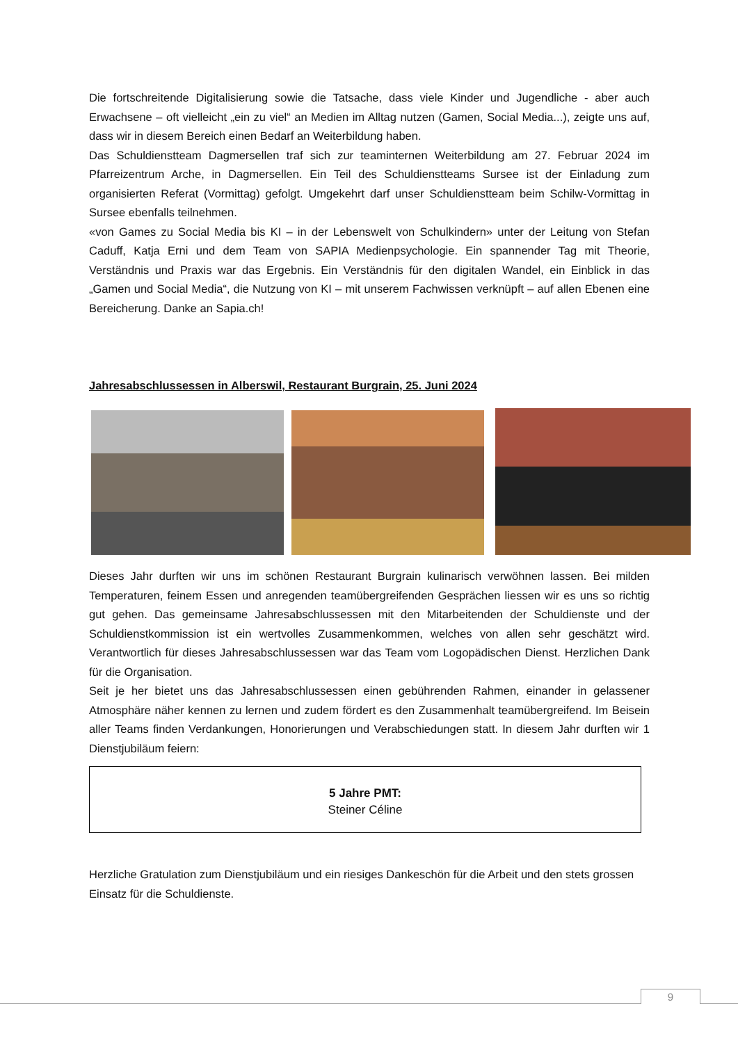Die fortschreitende Digitalisierung sowie die Tatsache, dass viele Kinder und Jugendliche - aber auch Erwachsene – oft vielleicht „ein zu viel“ an Medien im Alltag nutzen (Gamen, Social Media...), zeigte uns auf, dass wir in diesem Bereich einen Bedarf an Weiterbildung haben.
Das Schuldienstteam Dagmersellen traf sich zur teaminternen Weiterbildung am 27. Februar 2024 im Pfarreizentrum Arche, in Dagmersellen. Ein Teil des Schuldienstteams Sursee ist der Einladung zum organisierten Referat (Vormittag) gefolgt. Umgekehrt darf unser Schuldienstteam beim Schilw-Vormittag in Sursee ebenfalls teilnehmen.
«von Games zu Social Media bis KI – in der Lebenswelt von Schulkindern» unter der Leitung von Stefan Caduff, Katja Erni und dem Team von SAPIA Medienpsychologie. Ein spannender Tag mit Theorie, Verständnis und Praxis war das Ergebnis. Ein Verständnis für den digitalen Wandel, ein Einblick in das „Gamen und Social Media“, die Nutzung von KI – mit unserem Fachwissen verknüpft – auf allen Ebenen eine Bereicherung. Danke an Sapia.ch!
Jahresabschlussessen in Alberswil, Restaurant Burgrain, 25. Juni 2024
Dieses Jahr durften wir uns im schönen Restaurant Burgrain kulinarisch verwöhnen lassen. Bei milden Temperaturen, feinem Essen und anregenden teamübergreifenden Gesprächen liessen wir es uns so richtig gut gehen. Das gemeinsame Jahresabschlussessen mit den Mitarbeitenden der Schuldienste und der Schuldienstkommission ist ein wertvolles Zusammenkommen, welches von allen sehr geschätzt wird. Verantwortlich für dieses Jahresabschlussessen war das Team vom Logopädischen Dienst. Herzlichen Dank für die Organisation.
Seit je her bietet uns das Jahresabschlussessen einen gebührenden Rahmen, einander in gelassener Atmosphäre näher kennen zu lernen und zudem fördert es den Zusammenhalt teamübergreifend. Im Beisein aller Teams finden Verdankungen, Honorierungen und Verabschiedungen statt. In diesem Jahr durften wir 1 Dienstjubiläum feiern:
5 Jahre PMT:
Steiner Céline
Herzliche Gratulation zum Dienstjubiläum und ein riesiges Dankeschön für die Arbeit und den stets grossen Einsatz für die Schuldienste.
9